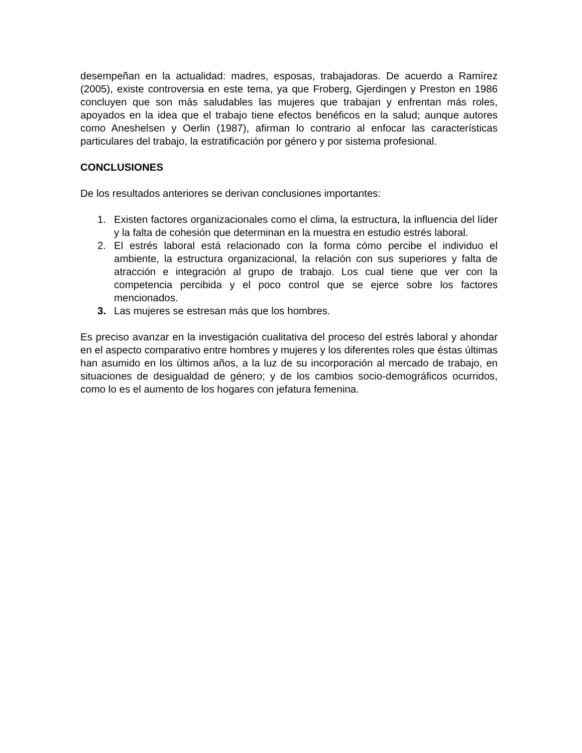desempeñan en la actualidad: madres, esposas, trabajadoras. De acuerdo a Ramírez (2005), existe controversia en este tema, ya que Froberg, Gjerdingen y Preston en 1986 concluyen que son más saludables las mujeres que trabajan y enfrentan más roles, apoyados en la idea que el trabajo tiene efectos benéficos en la salud; aunque autores como Aneshelsen y Oerlin (1987), afirman lo contrario al enfocar las características particulares del trabajo, la estratificación por género y por sistema profesional.
CONCLUSIONES
De los resultados anteriores se derivan conclusiones importantes:
1. Existen factores organizacionales como el clima, la estructura, la influencia del líder y la falta de cohesión que determinan en la muestra en estudio estrés laboral.
2. El estrés laboral está relacionado con la forma cómo percibe el individuo el ambiente, la estructura organizacional, la relación con sus superiores y falta de atracción e integración al grupo de trabajo. Los cual tiene que ver con la competencia percibida y el poco control que se ejerce sobre los factores mencionados.
3. Las mujeres se estresan más que los hombres.
Es preciso avanzar en la investigación cualitativa del proceso del estrés laboral y ahondar en el aspecto comparativo entre hombres y mujeres y los diferentes roles que éstas últimas han asumido en los últimos años, a la luz de su incorporación al mercado de trabajo, en situaciones de desigualdad de género; y de los cambios socio-demográficos ocurridos, como lo es el aumento de los hogares con jefatura femenina.